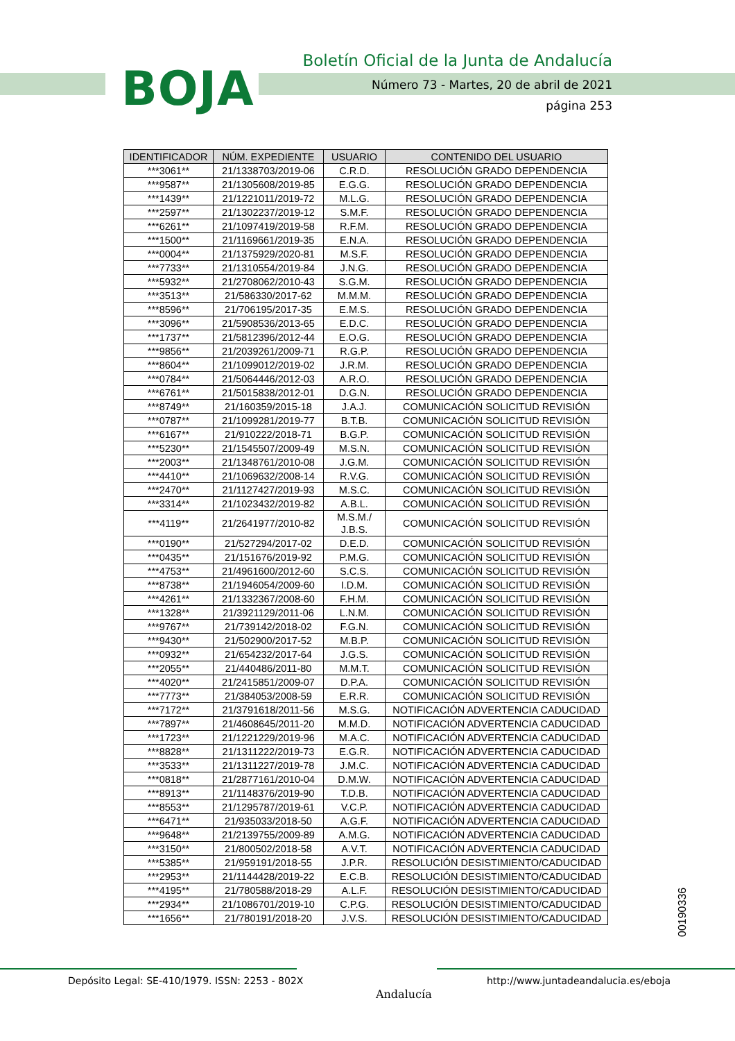BOJA
Boletín Oficial de la Junta de Andalucía
Número 73 - Martes, 20 de abril de 2021
página 253
| IDENTIFICADOR | NÚM. EXPEDIENTE | USUARIO | CONTENIDO DEL USUARIO |
| --- | --- | --- | --- |
| ***3061** | 21/1338703/2019-06 | C.R.D. | RESOLUCIÓN GRADO DEPENDENCIA |
| ***9587** | 21/1305608/2019-85 | E.G.G. | RESOLUCIÓN GRADO DEPENDENCIA |
| ***1439** | 21/1221011/2019-72 | M.L.G. | RESOLUCIÓN GRADO DEPENDENCIA |
| ***2597** | 21/1302237/2019-12 | S.M.F. | RESOLUCIÓN GRADO DEPENDENCIA |
| ***6261** | 21/1097419/2019-58 | R.F.M. | RESOLUCIÓN GRADO DEPENDENCIA |
| ***1500** | 21/1169661/2019-35 | E.N.A. | RESOLUCIÓN GRADO DEPENDENCIA |
| ***0004** | 21/1375929/2020-81 | M.S.F. | RESOLUCIÓN GRADO DEPENDENCIA |
| ***7733** | 21/1310554/2019-84 | J.N.G. | RESOLUCIÓN GRADO DEPENDENCIA |
| ***5932** | 21/2708062/2010-43 | S.G.M. | RESOLUCIÓN GRADO DEPENDENCIA |
| ***3513** | 21/586330/2017-62 | M.M.M. | RESOLUCIÓN GRADO DEPENDENCIA |
| ***8596** | 21/706195/2017-35 | E.M.S. | RESOLUCIÓN GRADO DEPENDENCIA |
| ***3096** | 21/5908536/2013-65 | E.D.C. | RESOLUCIÓN GRADO DEPENDENCIA |
| ***1737** | 21/5812396/2012-44 | E.O.G. | RESOLUCIÓN GRADO DEPENDENCIA |
| ***9856** | 21/2039261/2009-71 | R.G.P. | RESOLUCIÓN GRADO DEPENDENCIA |
| ***8604** | 21/1099012/2019-02 | J.R.M. | RESOLUCIÓN GRADO DEPENDENCIA |
| ***0784** | 21/5064446/2012-03 | A.R.O. | RESOLUCIÓN GRADO DEPENDENCIA |
| ***6761** | 21/5015838/2012-01 | D.G.N. | RESOLUCIÓN GRADO DEPENDENCIA |
| ***8749** | 21/160359/2015-18 | J.A.J. | COMUNICACIÓN SOLICITUD REVISIÓN |
| ***0787** | 21/1099281/2019-77 | B.T.B. | COMUNICACIÓN SOLICITUD REVISIÓN |
| ***6167** | 21/910222/2018-71 | B.G.P. | COMUNICACIÓN SOLICITUD REVISIÓN |
| ***5230** | 21/1545507/2009-49 | M.S.N. | COMUNICACIÓN SOLICITUD REVISIÓN |
| ***2003** | 21/1348761/2010-08 | J.G.M. | COMUNICACIÓN SOLICITUD REVISIÓN |
| ***4410** | 21/1069632/2008-14 | R.V.G. | COMUNICACIÓN SOLICITUD REVISIÓN |
| ***2470** | 21/1127427/2019-93 | M.S.C. | COMUNICACIÓN SOLICITUD REVISIÓN |
| ***3314** | 21/1023432/2019-82 | A.B.L. | COMUNICACIÓN SOLICITUD REVISIÓN |
| ***4119** | 21/2641977/2010-82 | M.S.M./ J.B.S. | COMUNICACIÓN SOLICITUD REVISIÓN |
| ***0190** | 21/527294/2017-02 | D.E.D. | COMUNICACIÓN SOLICITUD REVISIÓN |
| ***0435** | 21/151676/2019-92 | P.M.G. | COMUNICACIÓN SOLICITUD REVISIÓN |
| ***4753** | 21/4961600/2012-60 | S.C.S. | COMUNICACIÓN SOLICITUD REVISIÓN |
| ***8738** | 21/1946054/2009-60 | I.D.M. | COMUNICACIÓN SOLICITUD REVISIÓN |
| ***4261** | 21/1332367/2008-60 | F.H.M. | COMUNICACIÓN SOLICITUD REVISIÓN |
| ***1328** | 21/3921129/2011-06 | L.N.M. | COMUNICACIÓN SOLICITUD REVISIÓN |
| ***9767** | 21/739142/2018-02 | F.G.N. | COMUNICACIÓN SOLICITUD REVISIÓN |
| ***9430** | 21/502900/2017-52 | M.B.P. | COMUNICACIÓN SOLICITUD REVISIÓN |
| ***0932** | 21/654232/2017-64 | J.G.S. | COMUNICACIÓN SOLICITUD REVISIÓN |
| ***2055** | 21/440486/2011-80 | M.M.T. | COMUNICACIÓN SOLICITUD REVISIÓN |
| ***4020** | 21/2415851/2009-07 | D.P.A. | COMUNICACIÓN SOLICITUD REVISIÓN |
| ***7773** | 21/384053/2008-59 | E.R.R. | COMUNICACIÓN SOLICITUD REVISIÓN |
| ***7172** | 21/3791618/2011-56 | M.S.G. | NOTIFICACIÓN ADVERTENCIA CADUCIDAD |
| ***7897** | 21/4608645/2011-20 | M.M.D. | NOTIFICACIÓN ADVERTENCIA CADUCIDAD |
| ***1723** | 21/1221229/2019-96 | M.A.C. | NOTIFICACIÓN ADVERTENCIA CADUCIDAD |
| ***8828** | 21/1311222/2019-73 | E.G.R. | NOTIFICACIÓN ADVERTENCIA CADUCIDAD |
| ***3533** | 21/1311227/2019-78 | J.M.C. | NOTIFICACIÓN ADVERTENCIA CADUCIDAD |
| ***0818** | 21/2877161/2010-04 | D.M.W. | NOTIFICACIÓN ADVERTENCIA CADUCIDAD |
| ***8913** | 21/1148376/2019-90 | T.D.B. | NOTIFICACIÓN ADVERTENCIA CADUCIDAD |
| ***8553** | 21/1295787/2019-61 | V.C.P. | NOTIFICACIÓN ADVERTENCIA CADUCIDAD |
| ***6471** | 21/935033/2018-50 | A.G.F. | NOTIFICACIÓN ADVERTENCIA CADUCIDAD |
| ***9648** | 21/2139755/2009-89 | A.M.G. | NOTIFICACIÓN ADVERTENCIA CADUCIDAD |
| ***3150** | 21/800502/2018-58 | A.V.T. | NOTIFICACIÓN ADVERTENCIA CADUCIDAD |
| ***5385** | 21/959191/2018-55 | J.P.R. | RESOLUCIÓN DESISTIMIENTO/CADUCIDAD |
| ***2953** | 21/1144428/2019-22 | E.C.B. | RESOLUCIÓN DESISTIMIENTO/CADUCIDAD |
| ***4195** | 21/780588/2018-29 | A.L.F. | RESOLUCIÓN DESISTIMIENTO/CADUCIDAD |
| ***2934** | 21/1086701/2019-10 | C.P.G. | RESOLUCIÓN DESISTIMIENTO/CADUCIDAD |
| ***1656** | 21/780191/2018-20 | J.V.S. | RESOLUCIÓN DESISTIMIENTO/CADUCIDAD |
00190336
Depósito Legal: SE-410/1979. ISSN: 2253 - 802X
Andalucía
http://www.juntadeandalucia.es/eboja